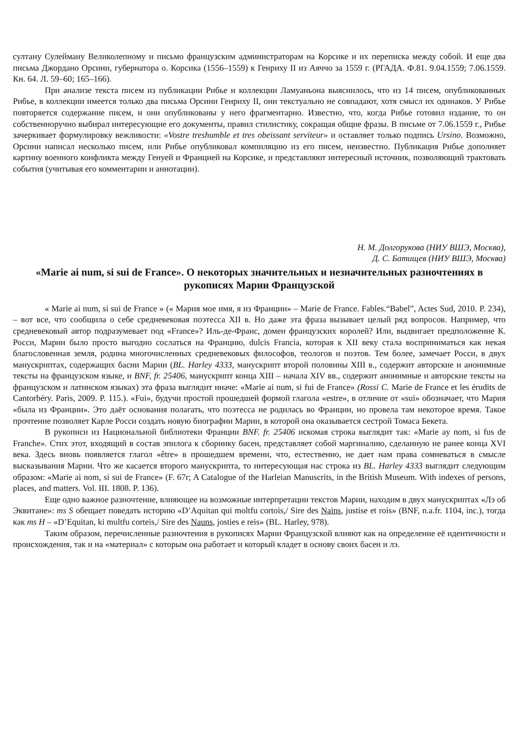султану Сулейману Великолепному и письмо французским администраторам на Корсике и их переписка между собой. И еще два письма Джордано Орсини, губернатора о. Корсика (1556–1559) к Генриху II из Аяччо за 1559 г. (РГАДА. Ф.81. 9.04.1559; 7.06.1559. Кн. 64. Л. 59–60; 165–166).
При анализе текста писем из публикации Рибье и коллекции Ламуаньона выяснилось, что из 14 писем, опубликованных Рибье, в коллекции имеется только два письма Орсини Генриху II, они текстуально не совпадают, хотя смысл их одинаков. У Рибье повторяется содержание писем, и они опубликованы у него фрагментарно. Известно, что, когда Рибье готовил издание, то он собственноручно выбирал интересующие его документы, правил стилистику, сокращая общие фразы. В письме от 7.06.1559 г., Рибье зачеркивает формулировку вежливости: «Vostre treshumble et tres obeissant serviteur» и оставляет только подпись Ursino. Возможно, Орсини написал несколько писем, или Рибье опубликовал компиляцию из его писем, неизвестно. Публикация Рибье дополняет картину военного конфликта между Генуей и Францией на Корсике, и представляют интересный источник, позволяющий трактовать события (учитывая его комментарии и аннотации).
Н. М. Долгорукова (НИУ ВШЭ, Москва),
Д. С. Батищев (НИУ ВШЭ, Москва)
«Marie ai num, si sui de France». О некоторых значительных и незначительных разночтениях в рукописях Марии Французской
« Marie ai num, si sui de France » (« Мария мое имя, я из Франции» – Marie de France. Fables.“Babel”, Actes Sud, 2010. P. 234), – вот все, что сообщила о себе средневековая поэтесса XII в. Но даже эта фраза вызывает целый ряд вопросов. Например, что средневековый автор подразумевает под «France»? Иль-де-Франс, домен французских королей? Или, выдвигает предположение К. Росси, Марии было просто выгодно сослаться на Францию, dulcis Francia, которая к XII веку стала восприниматься как некая благословенная земля, родина многочисленных средневековых философов, теологов и поэтов. Тем более, замечает Росси, в двух манускриптах, содержащих басни Марии (BL. Harley 4333, манускрипт второй половины XIII в., содержит авторские и анонимные тексты на французском языке, и BNF, fr. 25406, манускрипт конца XIII – начала XIV вв., содержит анонимные и авторские тексты на французском и латинском языках) эта фраза выглядит иначе: «Marie ai num, si fui de France» (Rossi C. Marie de France et les érudits de Cantorbéry. Paris, 2009. P. 115.). «Fui», будучи простой прошедшей формой глагола «estre», в отличие от «sui» обозначает, что Мария «была из Франции». Это даёт основания полагать, что поэтесса не родилась во Франции, но провела там некоторое время. Такое прочтение позволяет Карле Росси создать новую биографии Марии, в которой она оказывается сестрой Томаса Бекета.
В рукописи из Национальной библиотеки Франции BNF. fr. 25406 искомая строка выглядит так: «Marie ay nom, si fus de Franche». Стих этот, входящий в состав эпилога к сборнику басен, представляет собой маргиналию, сделанную не ранее конца XVI века. Здесь вновь появляется глагол «être» в прошедшем времени, что, естественно, не дает нам права сомневаться в смысле высказывания Марии. Что же касается второго манускрипта, то интересующая нас строка из BL. Harley 4333 выглядит следующим образом: «Marie ai nom, si sui de France» (F. 67r; A Catalogue of the Harleian Manuscrits, in the British Museum. With indexes of persons, places, and matters. Vol. III. 1808. P. 136).
Еще одно важное разночтение, влияющее на возможные интерпретации текстов Марии, находим в двух манускриптах «Лэ об Эквитане»: ms S обещает поведать историю «D’Aquitan qui moltfu cortois,/ Sire des Nains, justise et rois» (BNF, n.a.fr. 1104, inc.), тогда как ms H – «D’Equitan, ki multfu corteis,/ Sire des Nauns, josties e reis» (BL. Harley, 978).
Таким образом, перечисленные разночтения в рукописях Марии Французской влияют как на определение её идентичности и происхождения, так и на «материал» с которым она работает и который кладет в основу своих басен и лэ.